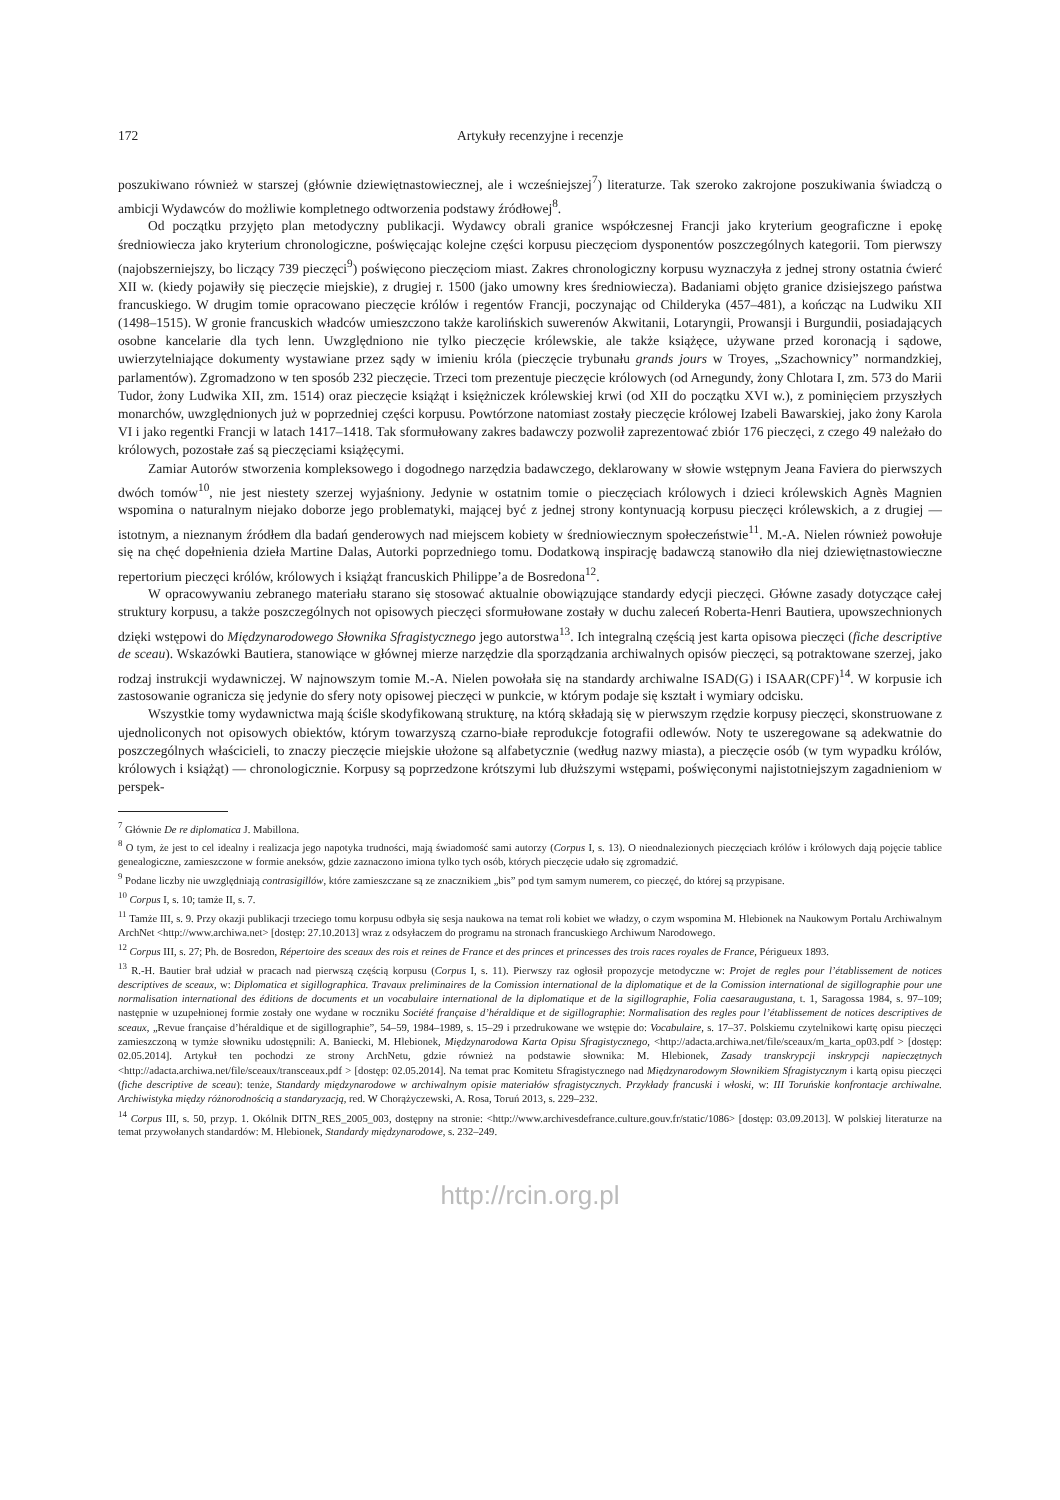172 Artykuły recenzyjne i recenzje
poszukiwano również w starszej (głównie dziewiętnastowiecznej, ale i wcześniejszej<sup>7</sup>) literaturze. Tak szeroko zakrojone poszukiwania świadczą o ambicji Wydawców do możliwie kompletnego odtworzenia podstawy źródłowej<sup>8</sup>.
Od początku przyjęto plan metodyczny publikacji. Wydawcy obrali granice współczesnej Francji jako kryterium geograficzne i epokę średniowiecza jako kryterium chronologiczne, poświęcając kolejne części korpusu pieczęciom dysponentów poszczególnych kategorii. Tom pierwszy (najobszerniejszy, bo liczący 739 pieczęci<sup>9</sup>) poświęcono pieczęciom miast. Zakres chronologiczny korpusu wyznaczyła z jednej strony ostatnia ćwierć XII w. (kiedy pojawiły się pieczęcie miejskie), z drugiej r. 1500 (jako umowny kres średniowiecza). Badaniami objęto granice dzisiejszego państwa francuskiego. W drugim tomie opracowano pieczęcie królów i regentów Francji, poczynając od Childeryka (457–481), a kończąc na Ludwiku XII (1498–1515). W gronie francuskich władców umieszczono także karolińskich suwerenów Akwitanii, Lotaryngii, Prowansji i Burgundii, posiadających osobne kancelarie dla tych lenn. Uwzględniono nie tylko pieczęcie królewskie, ale także książęce, używane przed koronacją i sądowe, uwierzytelniające dokumenty wystawiane przez sądy w imieniu króla (pieczęcie trybunału grands jours w Troyes, „Szachownicy” normandzkiej, parlamentów). Zgromadzono w ten sposób 232 pieczęcie. Trzeci tom prezentuje pieczęcie królowych (od Arnegundy, żony Chlotara I, zm. 573 do Marii Tudor, żony Ludwika XII, zm. 1514) oraz pieczęcie książąt i księżniczek królewskiej krwi (od XII do początku XVI w.), z pominięciem przyszłych monarchów, uwzględnionych już w poprzedniej części korpusu. Powtórzone natomiast zostały pieczęcie królowej Izabeli Bawarskiej, jako żony Karola VI i jako regentki Francji w latach 1417–1418. Tak sformułowany zakres badawczy pozwolił zaprezentować zbiór 176 pieczęci, z czego 49 należało do królowych, pozostałe zaś są pieczęciami książęcymi.
Zamiar Autorów stworzenia kompleksowego i dogodnego narzędzia badawczego, deklarowany w słowie wstępnym Jeana Faviera do pierwszych dwóch tomów<sup>10</sup>, nie jest niestety szerzej wyjaśniony. Jedynie w ostatnim tomie o pieczęciach królowych i dzieci królewskich Agnès Magnien wspomina o naturalnym niejako doborze jego problematyki, mającej być z jednej strony kontynuacją korpusu pieczęci królewskich, a z drugiej — istotnym, a nieznanym źródłem dla badań genderowych nad miejscem kobiety w średniowiecznym społeczeństwie<sup>11</sup>. M.-A. Nielen również powołuje się na chęć dopełnienia dzieła Martine Dalas, Autorki poprzedniego tomu. Dodatkową inspirację badawczą stanowiło dla niej dziewiętnastowieczne repertorium pieczęci królów, królowych i książąt francuskich Philippe’a de Bosredona<sup>12</sup>.
W opracowywaniu zebranego materiału starano się stosować aktualnie obowiązujące standardy edycji pieczęci. Główne zasady dotyczące całej struktury korpusu, a także poszczególnych not opisowych pieczęci sformułowane zostały w duchu zaleceń Roberta-Henri Bautiera, upowszechnionych dzięki wstępowi do Międzynarodowego Słownika Sfragistycznego jego autorstwa<sup>13</sup>. Ich integralną częścią jest karta opisowa pieczęci (fiche descriptive de sceau). Wskazówki Bautiera, stanowiące w głównej mierze narzędzie dla sporządzania archiwalnych opisów pieczęci, są potraktowane szerzej, jako rodzaj instrukcji wydawniczej. W najnowszym tomie M.-A. Nielen powołała się na standardy archiwalne ISAD(G) i ISAAR(CPF)<sup>14</sup>. W korpusie ich zastosowanie ogranicza się jedynie do sfery noty opisowej pieczęci w punkcie, w którym podaje się kształt i wymiary odcisku.
Wszystkie tomy wydawnictwa mają ściśle skodyfikowaną strukturę, na którą składają się w pierwszym rzędzie korpusy pieczęci, skonstruowane z ujednoliconych not opisowych obiektów, którym towarzyszą czarno-białe reprodukcje fotografii odlewów. Noty te uszeregowane są adekwatnie do poszczególnych właścicieli, to znaczy pieczęcie miejskie ułożone są alfabetycznie (według nazwy miasta), a pieczęcie osób (w tym wypadku królów, królowych i książąt) — chronologicznie. Korpusy są poprzedzone krótszymi lub dłuższymi wstępami, poświęconymi najistotniejszym zagadnieniom w perspek-
<sup>7</sup> Głównie De re diplomatica J. Mabillona.
<sup>8</sup> O tym, że jest to cel idealny i realizacja jego napotyka trudności, mają świadomość sami autorzy (Corpus I, s. 13). O nieodnalezionych pieczęciach królów i królowych dają pojęcie tablice genealogiczne, zamieszczone w formie aneksów, gdzie zaznaczono imiona tylko tych osób, których pieczęcie udało się zgromadzić.
<sup>9</sup> Podane liczby nie uwzględniają contrasigillów, które zamieszczane są ze znacznikiem „bis” pod tym samym numerem, co pieczęć, do której są przypisane.
<sup>10</sup> Corpus I, s. 10; tamże II, s. 7.
<sup>11</sup> Tamże III, s. 9. Przy okazji publikacji trzeciego tomu korpusu odbyła się sesja naukowa na temat roli kobiet we władzy, o czym wspomina M. Hlebionek na Naukowym Portalu Archiwalnym ArchNet <http://www.archiwa.net> [dostęp: 27.10.2013] wraz z odsyłaczem do programu na stronach francuskiego Archiwum Narodowego.
<sup>12</sup> Corpus III, s. 27; Ph. de Bosredon, Répertoire des sceaux des rois et reines de France et des princes et princesses des trois races royales de France, Périgueux 1893.
<sup>13</sup> R.-H. Bautier brał udział w pracach nad pierwszą częścią korpusu (Corpus I, s. 11). Pierwszy raz ogłosił propozycje metodyczne w: Projet de regles pour l’établissement de notices descriptives de sceaux, w: Diplomatica et sigillographica. Travaux preliminaires de la Comission international de la diplomatique et de la Comission international de sigillographie pour une normalisation international des éditions de documents et un vocabulaire international de la diplomatique et de la sigillographie, Folia caesaraugustana, t. 1, Saragossa 1984, s. 97–109; następnie w uzupełnionej formie zostały one wydane w roczniku Société française d’héraldique et de sigillographie: Normalisation des regles pour l’établissement de notices descriptives de sceaux, „Revue française d’héraldique et de sigillographie”, 54–59, 1984–1989, s. 15–29 i przedrukowane we wstępie do: Vocabulaire, s. 17–37. Polskiemu czytelnikowi kartę opisu pieczęci zamieszczoną w tymże słowniku udostępnili: A. Baniecki, M. Hlebionek, Międzynarodowa Karta Opisu Sfragistycznego, <http://adacta.archiwa.net/file/sceaux/m_karta_op03.pdf > [dostęp: 02.05.2014]. Artykuł ten pochodzi ze strony ArchNetu, gdzie również na podstawie słownika: M. Hlebionek, Zasady transkrypcji inskrypcji napieczętnych <http://adacta.archiwa.net/file/sceaux/transceaux.pdf > [dostęp: 02.05.2014]. Na temat prac Komitetu Sfragistycznego nad Międzynarodowym Słownikiem Sfragistycznym i kartą opisu pieczęci (fiche descriptive de sceau): tenże, Standardy międzynarodowe w archiwalnym opisie materiałów sfragistycznych. Przykłady francuski i włoski, w: III Toruńskie konfrontacje archiwalne. Archiwistyka między różnorodnością a standaryzacją, red. W Chorążyczewski, A. Rosa, Toruń 2013, s. 229–232.
<sup>14</sup> Corpus III, s. 50, przyp. 1. Okólnik DITN_RES_2005_003, dostępny na stronie: <http://www.archivesdefrance.culture.gouv.fr/static/1086> [dostęp: 03.09.2013]. W polskiej literaturze na temat przywołanych standardów: M. Hlebionek, Standardy międzynarodowe, s. 232–249.
http://rcin.org.pl